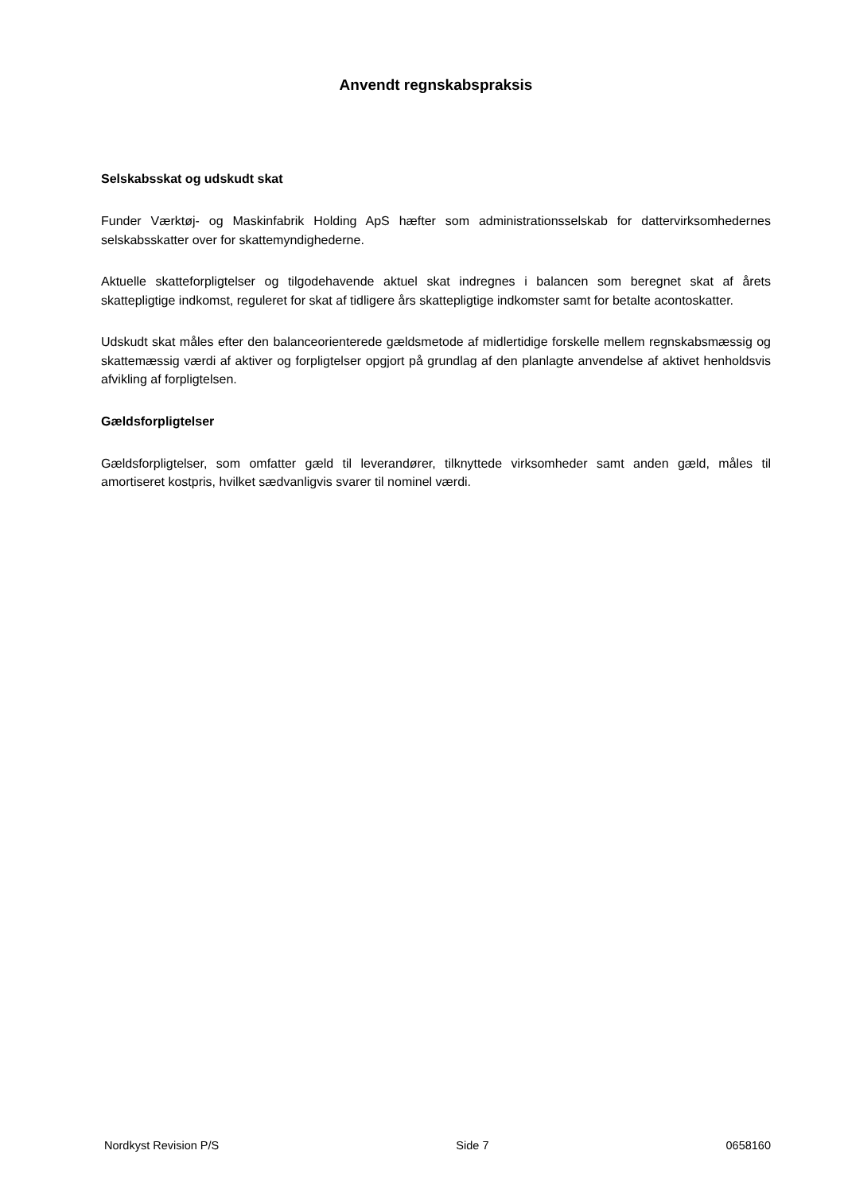Anvendt regnskabspraksis
Selskabsskat og udskudt skat
Funder Værktøj- og Maskinfabrik Holding ApS hæfter som administrationsselskab for dattervirksomhedernes selskabsskatter over for skattemyndighederne.
Aktuelle skatteforpligtelser og tilgodehavende aktuel skat indregnes i balancen som beregnet skat af årets skattepligtige indkomst, reguleret for skat af tidligere års skattepligtige indkomster samt for betalte acontoskatter.
Udskudt skat måles efter den balanceorienterede gældsmetode af midlertidige forskelle mellem regnskabsmæssig og skattemæssig værdi af aktiver og forpligtelser opgjort på grundlag af den planlagte anvendelse af aktivet henholdsvis afvikling af forpligtelsen.
Gældsforpligtelser
Gældsforpligtelser, som omfatter gæld til leverandører, tilknyttede virksomheder samt anden gæld, måles til amortiseret kostpris, hvilket sædvanligvis svarer til nominel værdi.
Nordkyst Revision P/S Side 7 0658160